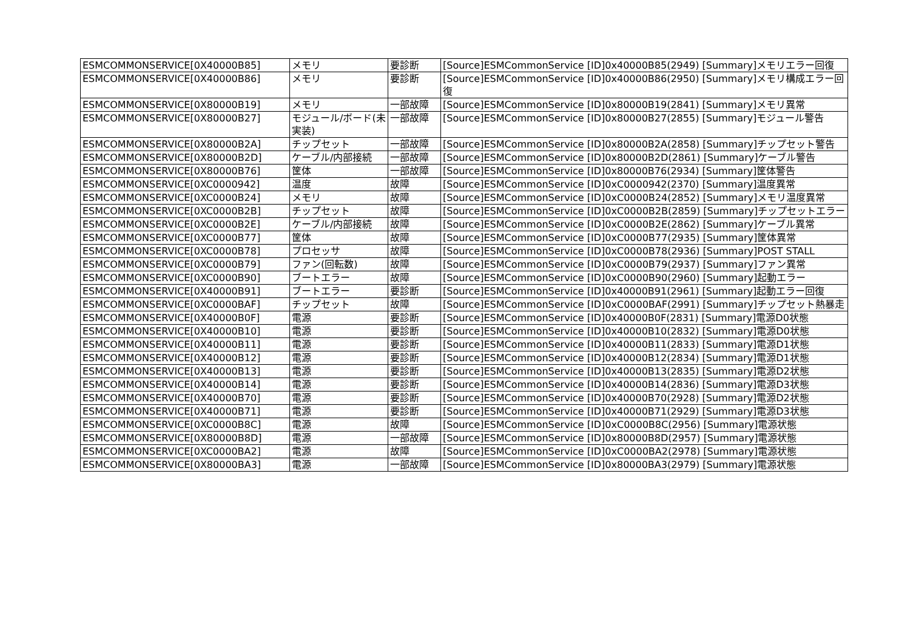| ESMCOMMONSERVICE[0X40000B85] | メモリ | 要診断 | [Source]ESMCommonService [ID]0x40000B85(2949) [Summary]メモリエラー回復 |
| ESMCOMMONSERVICE[0X40000B86] | メモリ | 要診断 | [Source]ESMCommonService [ID]0x40000B86(2950) [Summary]メモリ構成エラー回復 |
| ESMCOMMONSERVICE[0X80000B19] | メモリ | 一部故障 | [Source]ESMCommonService [ID]0x80000B19(2841) [Summary]メモリ異常 |
| ESMCOMMONSERVICE[0X80000B27] | モジュール/ボード(未実装) | 一部故障 | [Source]ESMCommonService [ID]0x80000B27(2855) [Summary]モジュール警告 |
| ESMCOMMONSERVICE[0X80000B2A] | チップセット | 一部故障 | [Source]ESMCommonService [ID]0x80000B2A(2858) [Summary]チップセット警告 |
| ESMCOMMONSERVICE[0X80000B2D] | ケーブル/内部接続 | 一部故障 | [Source]ESMCommonService [ID]0x80000B2D(2861) [Summary]ケーブル警告 |
| ESMCOMMONSERVICE[0X80000B76] | 筐体 | 一部故障 | [Source]ESMCommonService [ID]0x80000B76(2934) [Summary]筐体警告 |
| ESMCOMMONSERVICE[0XC0000942] | 温度 | 故障 | [Source]ESMCommonService [ID]0xC0000942(2370) [Summary]温度異常 |
| ESMCOMMONSERVICE[0XC0000B24] | メモリ | 故障 | [Source]ESMCommonService [ID]0xC0000B24(2852) [Summary]メモリ温度異常 |
| ESMCOMMONSERVICE[0XC0000B2B] | チップセット | 故障 | [Source]ESMCommonService [ID]0xC0000B2B(2859) [Summary]チップセットエラー |
| ESMCOMMONSERVICE[0XC0000B2E] | ケーブル/内部接続 | 故障 | [Source]ESMCommonService [ID]0xC0000B2E(2862) [Summary]ケーブル異常 |
| ESMCOMMONSERVICE[0XC0000B77] | 筐体 | 故障 | [Source]ESMCommonService [ID]0xC0000B77(2935) [Summary]筐体異常 |
| ESMCOMMONSERVICE[0XC0000B78] | プロセッサ | 故障 | [Source]ESMCommonService [ID]0xC0000B78(2936) [Summary]POST STALL |
| ESMCOMMONSERVICE[0XC0000B79] | ファン(回転数) | 故障 | [Source]ESMCommonService [ID]0xC0000B79(2937) [Summary]ファン異常 |
| ESMCOMMONSERVICE[0XC0000B90] | ブートエラー | 故障 | [Source]ESMCommonService [ID]0xC0000B90(2960) [Summary]起動エラー |
| ESMCOMMONSERVICE[0X40000B91] | ブートエラー | 要診断 | [Source]ESMCommonService [ID]0x40000B91(2961) [Summary]起動エラー回復 |
| ESMCOMMONSERVICE[0XC0000BAF] | チップセット | 故障 | [Source]ESMCommonService [ID]0xC0000BAF(2991) [Summary]チップセット熱暴走 |
| ESMCOMMONSERVICE[0X40000B0F] | 電源 | 要診断 | [Source]ESMCommonService [ID]0x40000B0F(2831) [Summary]電源D0状態 |
| ESMCOMMONSERVICE[0X40000B10] | 電源 | 要診断 | [Source]ESMCommonService [ID]0x40000B10(2832) [Summary]電源D0状態 |
| ESMCOMMONSERVICE[0X40000B11] | 電源 | 要診断 | [Source]ESMCommonService [ID]0x40000B11(2833) [Summary]電源D1状態 |
| ESMCOMMONSERVICE[0X40000B12] | 電源 | 要診断 | [Source]ESMCommonService [ID]0x40000B12(2834) [Summary]電源D1状態 |
| ESMCOMMONSERVICE[0X40000B13] | 電源 | 要診断 | [Source]ESMCommonService [ID]0x40000B13(2835) [Summary]電源D2状態 |
| ESMCOMMONSERVICE[0X40000B14] | 電源 | 要診断 | [Source]ESMCommonService [ID]0x40000B14(2836) [Summary]電源D3状態 |
| ESMCOMMONSERVICE[0X40000B70] | 電源 | 要診断 | [Source]ESMCommonService [ID]0x40000B70(2928) [Summary]電源D2状態 |
| ESMCOMMONSERVICE[0X40000B71] | 電源 | 要診断 | [Source]ESMCommonService [ID]0x40000B71(2929) [Summary]電源D3状態 |
| ESMCOMMONSERVICE[0XC0000B8C] | 電源 | 故障 | [Source]ESMCommonService [ID]0xC0000B8C(2956) [Summary]電源状態 |
| ESMCOMMONSERVICE[0X80000B8D] | 電源 | 一部故障 | [Source]ESMCommonService [ID]0x80000B8D(2957) [Summary]電源状態 |
| ESMCOMMONSERVICE[0XC0000BA2] | 電源 | 故障 | [Source]ESMCommonService [ID]0xC0000BA2(2978) [Summary]電源状態 |
| ESMCOMMONSERVICE[0X80000BA3] | 電源 | 一部故障 | [Source]ESMCommonService [ID]0x80000BA3(2979) [Summary]電源状態 |